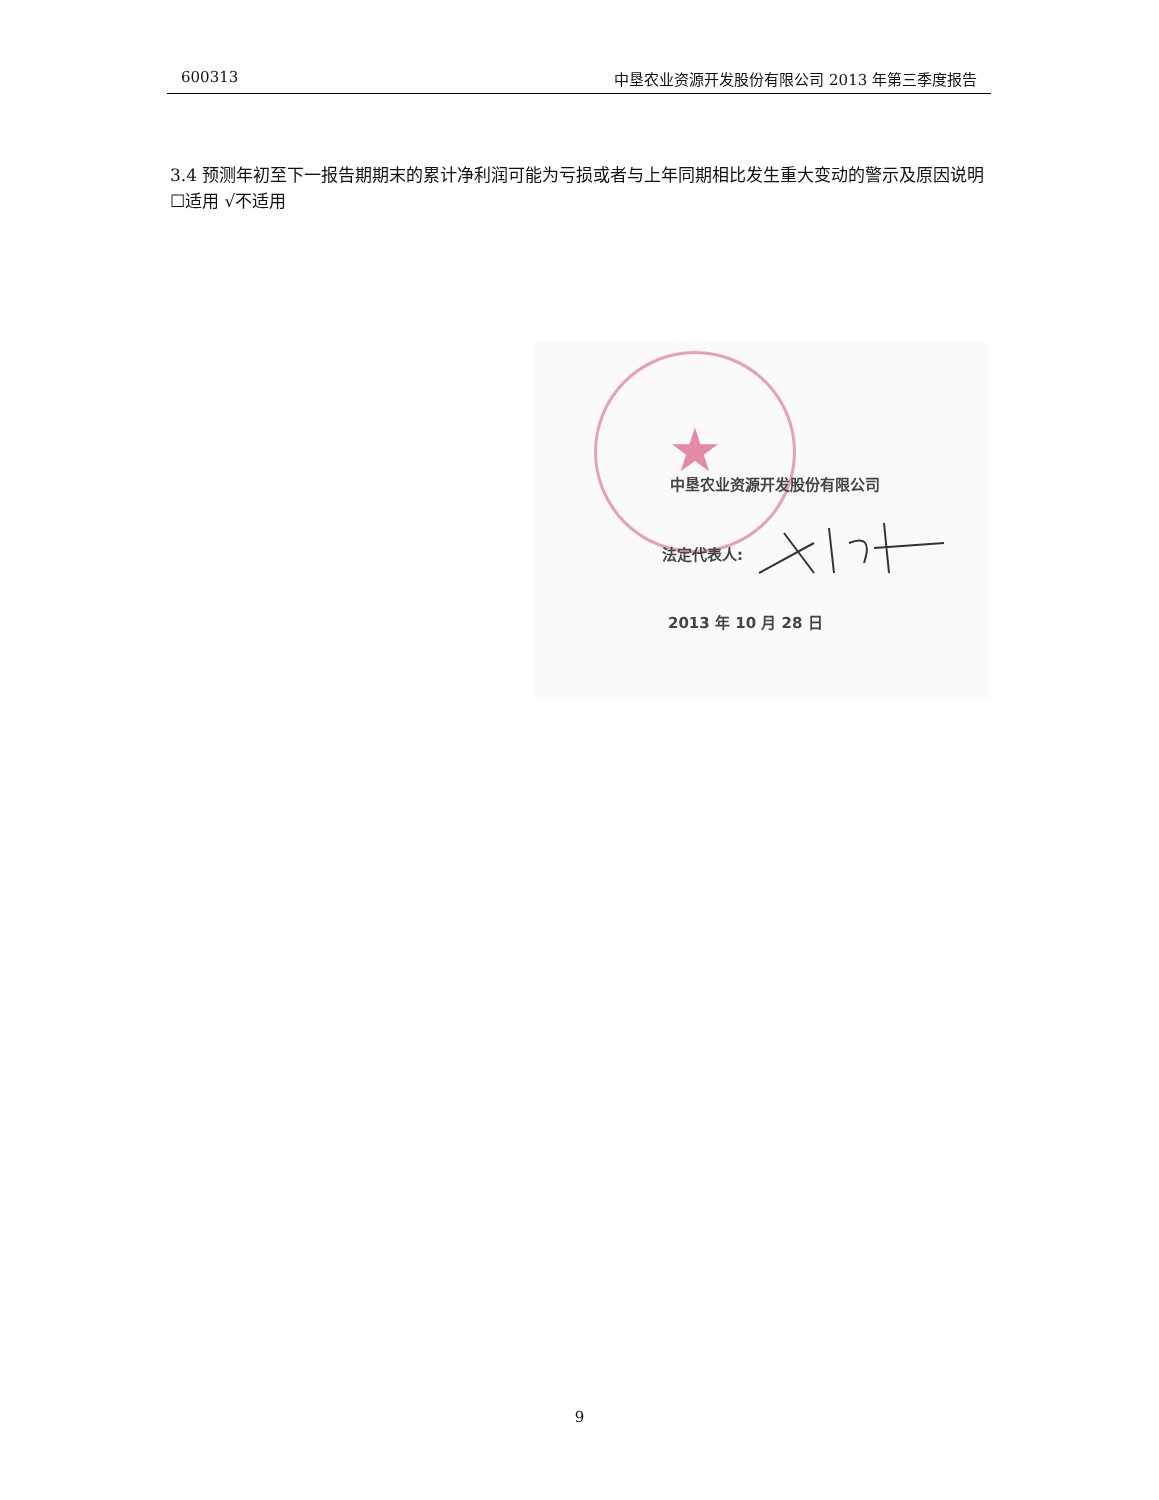600313 中垦农业资源开发股份有限公司 2013 年第三季度报告
3.4 预测年初至下一报告期期末的累计净利润可能为亏损或者与上年同期相比发生重大变动的警示及原因说明
☐适用 √不适用
★
中垦农业资源开发股份有限公司
法定代表人:
2013 年 10 月 28 日
9